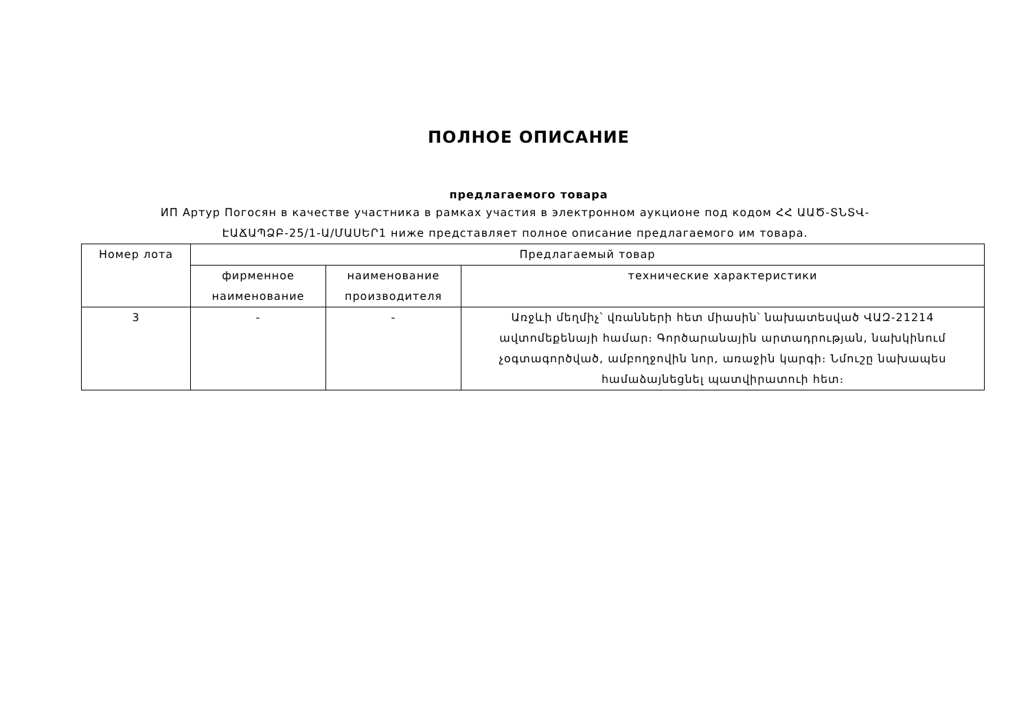ПОЛНОЕ ОПИСАНИЕ
предлагаемого товара
ИП Артур Погосян в качестве участника в рамках участия в электронном аукционе под кодом ՀՀ ԱԱԾ-ՏՆՏՎ-ԷԱՃԱՊՁԲ-25/1-Ա/ՄԱՍԵՐ1 ниже представляет полное описание предлагаемого им товара.
| Номер лота | Предлагаемый товар | | |
| --- | --- | --- | --- |
| | фирменное наименование | наименование производителя | технические характеристики |
| 3 | - | - | Առջևի մեղմիչ՝ վռանների հետ միասին՝ նախատեսված ՎԱԶ-21214 ավտոմեքենայի համար։ Գործարանային արտադրության, նախկինում չօգտագործված, ամբողջովին նոր, առաջին կարգի։ Նմուշը նախապես համաձայնեցնել պատվիրատուի հետ։ |